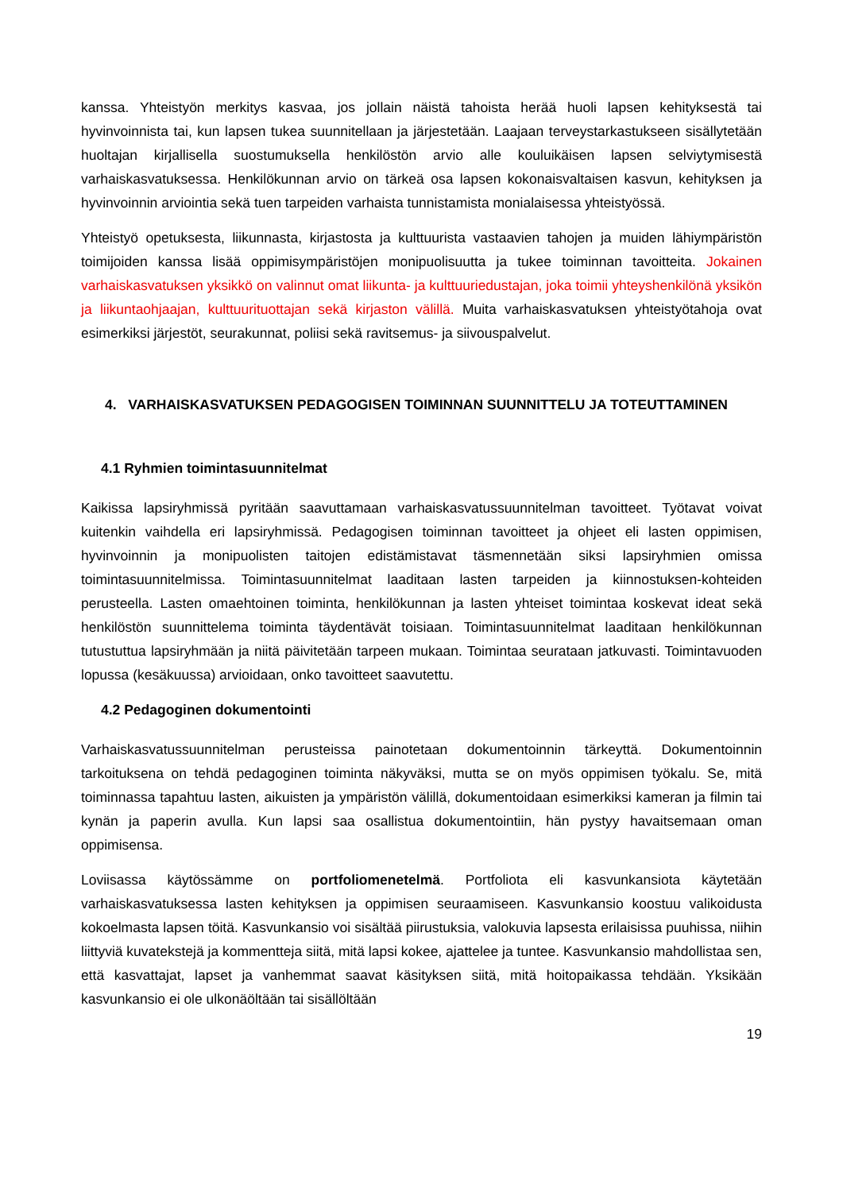kanssa. Yhteistyön merkitys kasvaa, jos jollain näistä tahoista herää huoli lapsen kehityksestä tai hyvinvoinnista tai, kun lapsen tukea suunnitellaan ja järjestetään. Laajaan terveystarkastukseen sisällytetään huoltajan kirjallisella suostumuksella henkilöstön arvio alle kouluikäisen lapsen selviytymisestä varhaiskasvatuksessa. Henkilökunnan arvio on tärkeä osa lapsen kokonaisvaltaisen kasvun, kehityksen ja hyvinvoinnin arviointia sekä tuen tarpeiden varhaista tunnistamista monialaisessa yhteistyössä.
Yhteistyö opetuksesta, liikunnasta, kirjastosta ja kulttuurista vastaavien tahojen ja muiden lähiympäristön toimijoiden kanssa lisää oppimisympäristöjen monipuolisuutta ja tukee toiminnan tavoitteita. Jokainen varhaiskasvatuksen yksikkö on valinnut omat liikunta- ja kulttuuriedustajan, joka toimii yhteyshenkilönä yksikön ja liikuntaohjaajan, kulttuurituottajan sekä kirjaston välillä. Muita varhaiskasvatuksen yhteistyötahoja ovat esimerkiksi järjestöt, seurakunnat, poliisi sekä ravitsemus- ja siivouspalvelut.
4. VARHAISKASVATUKSEN PEDAGOGISEN TOIMINNAN SUUNNITTELU JA TOTEUTTAMINEN
4.1 Ryhmien toimintasuunnitelmat
Kaikissa lapsiryhmissä pyritään saavuttamaan varhaiskasvatussuunnitelman tavoitteet. Työtavat voivat kuitenkin vaihdella eri lapsiryhmissä. Pedagogisen toiminnan tavoitteet ja ohjeet eli lasten oppimisen, hyvinvoinnin ja monipuolisten taitojen edistämistavat täsmennetään siksi lapsiryhmien omissa toimintasuunnitelmissa. Toimintasuunnitelmat laaditaan lasten tarpeiden ja kiinnostuksen-kohteiden perusteella. Lasten omaehtoinen toiminta, henkilökunnan ja lasten yhteiset toimintaa koskevat ideat sekä henkilöstön suunnittelema toiminta täydentävät toisiaan. Toimintasuunnitelmat laaditaan henkilökunnan tutustuttua lapsiryhmään ja niitä päivitetään tarpeen mukaan. Toimintaa seurataan jatkuvasti. Toimintavuoden lopussa (kesäkuussa) arvioidaan, onko tavoitteet saavutettu.
4.2 Pedagoginen dokumentointi
Varhaiskasvatussuunnitelman perusteissa painotetaan dokumentoinnin tärkeyttä. Dokumentoinnin tarkoituksena on tehdä pedagoginen toiminta näkyväksi, mutta se on myös oppimisen työkalu. Se, mitä toiminnassa tapahtuu lasten, aikuisten ja ympäristön välillä, dokumentoidaan esimerkiksi kameran ja filmin tai kynän ja paperin avulla. Kun lapsi saa osallistua dokumentointiin, hän pystyy havaitsemaan oman oppimisensa.
Loviisassa käytössämme on portfoliomenetelmä. Portfoliota eli kasvunkansiota käytetään varhaiskasvatuksessa lasten kehityksen ja oppimisen seuraamiseen. Kasvunkansio koostuu valikoidusta kokoelmasta lapsen töitä. Kasvunkansio voi sisältää piirustuksia, valokuvia lapsesta erilaisissa puuhissa, niihin liittyviä kuvatekstejä ja kommentteja siitä, mitä lapsi kokee, ajattelee ja tuntee. Kasvunkansio mahdollistaa sen, että kasvattajat, lapset ja vanhemmat saavat käsityksen siitä, mitä hoitopaikassa tehdään. Yksikään kasvunkansio ei ole ulkonäöltään tai sisällöltään
19